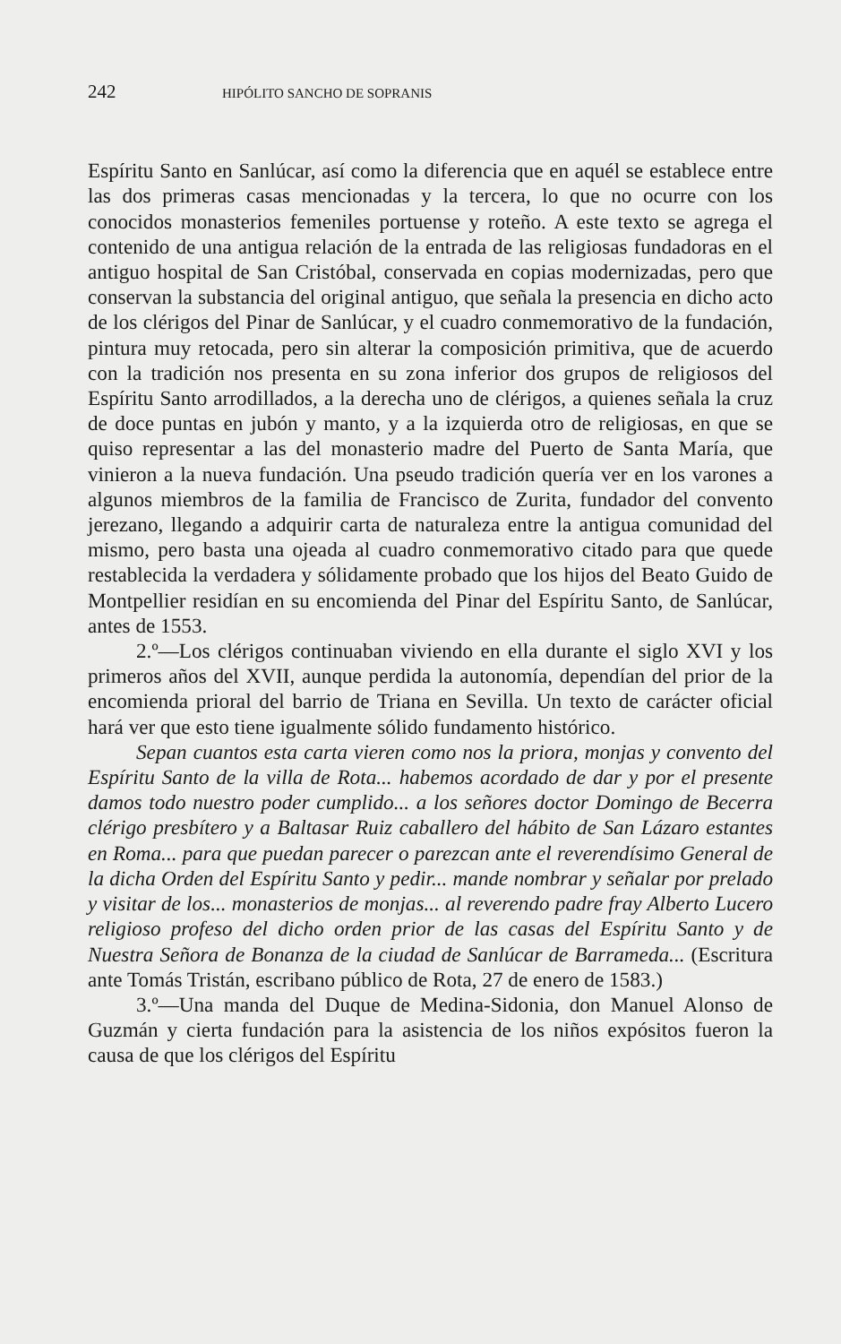242 HIPÓLITO SANCHO DE SOPRANIS
Espíritu Santo en Sanlúcar, así como la diferencia que en aquél se establece entre las dos primeras casas mencionadas y la tercera, lo que no ocurre con los conocidos monasterios femeniles portuense y roteño. A este texto se agrega el contenido de una antigua relación de la entrada de las religiosas fundadoras en el antiguo hospital de San Cristóbal, conservada en copias modernizadas, pero que conservan la substancia del original antiguo, que señala la presencia en dicho acto de los clérigos del Pinar de Sanlúcar, y el cuadro conmemorativo de la fundación, pintura muy retocada, pero sin alterar la composición primitiva, que de acuerdo con la tradición nos presenta en su zona inferior dos grupos de religiosos del Espíritu Santo arrodillados, a la derecha uno de clérigos, a quienes señala la cruz de doce puntas en jubón y manto, y a la izquierda otro de religiosas, en que se quiso representar a las del monasterio madre del Puerto de Santa María, que vinieron a la nueva fundación. Una pseudo tradición quería ver en los varones a algunos miembros de la familia de Francisco de Zurita, fundador del convento jerezano, llegando a adquirir carta de naturaleza entre la antigua comunidad del mismo, pero basta una ojeada al cuadro conmemorativo citado para que quede restablecida la verdadera y sólidamente probado que los hijos del Beato Guido de Montpellier residían en su encomienda del Pinar del Espíritu Santo, de Sanlúcar, antes de 1553.
2.º—Los clérigos continuaban viviendo en ella durante el siglo XVI y los primeros años del XVII, aunque perdida la autonomía, dependían del prior de la encomienda prioral del barrio de Triana en Sevilla. Un texto de carácter oficial hará ver que esto tiene igualmente sólido fundamento histórico.
Sepan cuantos esta carta vieren como nos la priora, monjas y convento del Espíritu Santo de la villa de Rota... habemos acordado de dar y por el presente damos todo nuestro poder cumplido... a los señores doctor Domingo de Becerra clérigo presbítero y a Baltasar Ruiz caballero del hábito de San Lázaro estantes en Roma... para que puedan parecer o parezcan ante el reverendísimo General de la dicha Orden del Espíritu Santo y pedir... mande nombrar y señalar por prelado y visitar de los... monasterios de monjas... al reverendo padre fray Alberto Lucero religioso profeso del dicho orden prior de las casas del Espíritu Santo y de Nuestra Señora de Bonanza de la ciudad de Sanlúcar de Barrameda... (Escritura ante Tomás Tristán, escribano público de Rota, 27 de enero de 1583.)
3.º—Una manda del Duque de Medina-Sidonia, don Manuel Alonso de Guzmán y cierta fundación para la asistencia de los niños expósitos fueron la causa de que los clérigos del Espíritu